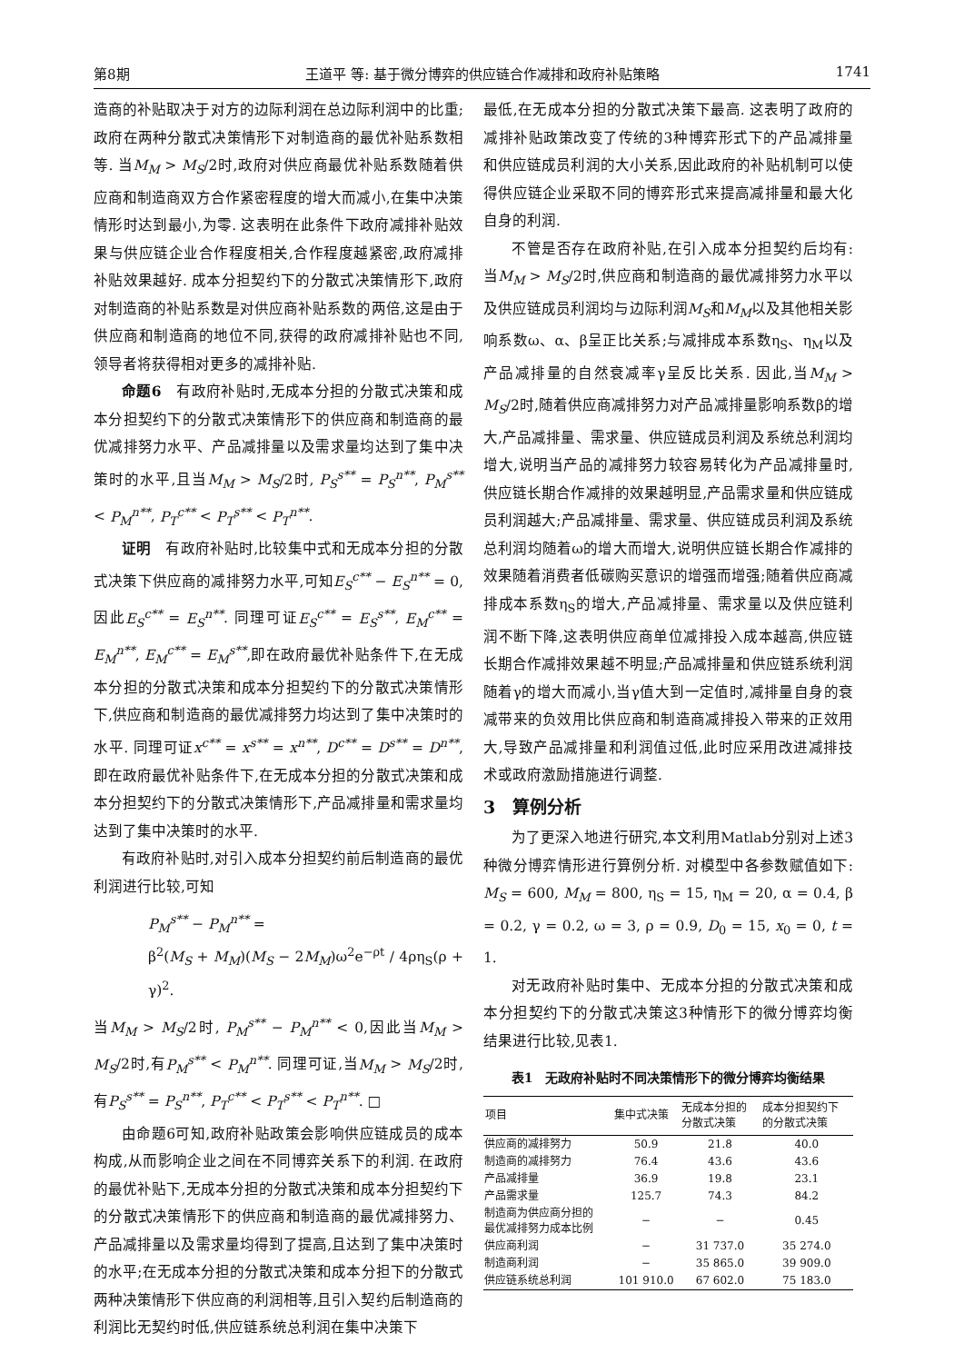第8期 王道平 等: 基于微分博弈的供应链合作减排和政府补贴策略 1741
造商的补贴取决于对方的边际利润在总边际利润中的比重;政府在两种分散式决策情形下对制造商的最优补贴系数相等. 当M<sub>M</sub> > M<sub>S</sub>/2时,政府对供应商最优补贴系数随着供应商和制造商双方合作紧密程度的增大而减小,在集中决策情形时达到最小,为零. 这表明在此条件下政府减排补贴效果与供应链企业合作程度相关,合作程度越紧密,政府减排补贴效果越好. 成本分担契约下的分散式决策情形下,政府对制造商的补贴系数是对供应商补贴系数的两倍,这是由于供应商和制造商的地位不同,获得的政府减排补贴也不同,领导者将获得相对更多的减排补贴.
命题6　有政府补贴时,无成本分担的分散式决策和成本分担契约下的分散式决策情形下的供应商和制造商的最优减排努力水平、产品减排量以及需求量均达到了集中决策时的水平,且当M<sub>M</sub> > M<sub>S</sub>/2时, P<sub>S</sub><sup>s**</sup> = P<sub>S</sub><sup>n**</sup>, P<sub>M</sub><sup>s**</sup> < P<sub>M</sub><sup>n**</sup>, P<sub>T</sub><sup>c**</sup> < P<sub>T</sub><sup>s**</sup> < P<sub>T</sub><sup>n**</sup>.
证明　有政府补贴时,比较集中式和无成本分担的分散式决策下供应商的减排努力水平,可知E<sub>S</sub><sup>c**</sup> − E<sub>S</sub><sup>n**</sup> = 0,因此E<sub>S</sub><sup>c**</sup> = E<sub>S</sub><sup>n**</sup>. 同理可证E<sub>S</sub><sup>c**</sup> = E<sub>S</sub><sup>s**</sup>, E<sub>M</sub><sup>c**</sup> = E<sub>M</sub><sup>n**</sup>, E<sub>M</sub><sup>c**</sup> = E<sub>M</sub><sup>s**</sup>,即在政府最优补贴条件下,在无成本分担的分散式决策和成本分担契约下的分散式决策情形下,供应商和制造商的最优减排努力均达到了集中决策时的水平. 同理可证x<sup>c**</sup> = x<sup>s**</sup> = x<sup>n**</sup>, D<sup>c**</sup> = D<sup>s**</sup> = D<sup>n**</sup>,即在政府最优补贴条件下,在无成本分担的分散式决策和成本分担契约下的分散式决策情形下,产品减排量和需求量均达到了集中决策时的水平.
有政府补贴时,对引入成本分担契约前后制造商的最优利润进行比较,可知
P<sub>M</sub><sup>s**</sup> − P<sub>M</sub><sup>n**</sup> =
β<sup>2</sup>(M<sub>S</sub> + M<sub>M</sub>)(M<sub>S</sub> − 2M<sub>M</sub>)ω<sup>2</sup>e<sup>−ρt</sup> / 4ρη<sub>S</sub>(ρ + γ)<sup>2</sup>.
当M<sub>M</sub> > M<sub>S</sub>/2时, P<sub>M</sub><sup>s**</sup> − P<sub>M</sub><sup>n**</sup> < 0,因此当M<sub>M</sub> > M<sub>S</sub>/2时,有P<sub>M</sub><sup>s**</sup> < P<sub>M</sub><sup>n**</sup>. 同理可证,当M<sub>M</sub> > M<sub>S</sub>/2时,有P<sub>S</sub><sup>s**</sup> = P<sub>S</sub><sup>n**</sup>, P<sub>T</sub><sup>c**</sup> < P<sub>T</sub><sup>s**</sup> < P<sub>T</sub><sup>n**</sup>. □
由命题6可知,政府补贴政策会影响供应链成员的成本构成,从而影响企业之间在不同博弈关系下的利润. 在政府的最优补贴下,无成本分担的分散式决策和成本分担契约下的分散式决策情形下的供应商和制造商的最优减排努力、产品减排量以及需求量均得到了提高,且达到了集中决策时的水平;在无成本分担的分散式决策和成本分担下的分散式两种决策情形下供应商的利润相等,且引入契约后制造商的利润比无契约时低,供应链系统总利润在集中决策下
最低,在无成本分担的分散式决策下最高. 这表明了政府的减排补贴政策改变了传统的3种博弈形式下的产品减排量和供应链成员利润的大小关系,因此政府的补贴机制可以使得供应链企业采取不同的博弈形式来提高减排量和最大化自身的利润.
不管是否存在政府补贴,在引入成本分担契约后均有:当M<sub>M</sub> > M<sub>S</sub>/2时,供应商和制造商的最优减排努力水平以及供应链成员利润均与边际利润M<sub>S</sub>和M<sub>M</sub>以及其他相关影响系数ω、α、β呈正比关系;与减排成本系数η<sub>S</sub>、η<sub>M</sub>以及产品减排量的自然衰减率γ呈反比关系. 因此,当M<sub>M</sub> > M<sub>S</sub>/2时,随着供应商减排努力对产品减排量影响系数β的增大,产品减排量、需求量、供应链成员利润及系统总利润均增大,说明当产品的减排努力较容易转化为产品减排量时,供应链长期合作减排的效果越明显,产品需求量和供应链成员利润越大;产品减排量、需求量、供应链成员利润及系统总利润均随着ω的增大而增大,说明供应链长期合作减排的效果随着消费者低碳购买意识的增强而增强;随着供应商减排成本系数η<sub>S</sub>的增大,产品减排量、需求量以及供应链利润不断下降,这表明供应商单位减排投入成本越高,供应链长期合作减排效果越不明显;产品减排量和供应链系统利润随着γ的增大而减小,当γ值大到一定值时,减排量自身的衰减带来的负效用比供应商和制造商减排投入带来的正效用大,导致产品减排量和利润值过低,此时应采用改进减排技术或政府激励措施进行调整.
3　算例分析
为了更深入地进行研究,本文利用Matlab分别对上述3种微分博弈情形进行算例分析. 对模型中各参数赋值如下: M<sub>S</sub> = 600, M<sub>M</sub> = 800, η<sub>S</sub> = 15, η<sub>M</sub> = 20, α = 0.4, β = 0.2, γ = 0.2, ω = 3, ρ = 0.9, D<sub>0</sub> = 15, x<sub>0</sub> = 0, t = 1.
对无政府补贴时集中、无成本分担的分散式决策和成本分担契约下的分散式决策这3种情形下的微分博弈均衡结果进行比较,见表1.
表1　无政府补贴时不同决策情形下的微分博弈均衡结果
| 项目 | 集中式决策 | 无成本分担的 分散式决策 | 成本分担契约下 的分散式决策 |
| --- | --- | --- | --- |
| 供应商的减排努力 | 50.9 | 21.8 | 40.0 |
| 制造商的减排努力 | 76.4 | 43.6 | 43.6 |
| 产品减排量 | 36.9 | 19.8 | 23.1 |
| 产品需求量 | 125.7 | 74.3 | 84.2 |
| 制造商为供应商分担的 最优减排努力成本比例 | − | − | 0.45 |
| 供应商利润 | − | 31 737.0 | 35 274.0 |
| 制造商利润 | − | 35 865.0 | 39 909.0 |
| 供应链系统总利润 | 101 910.0 | 67 602.0 | 75 183.0 |